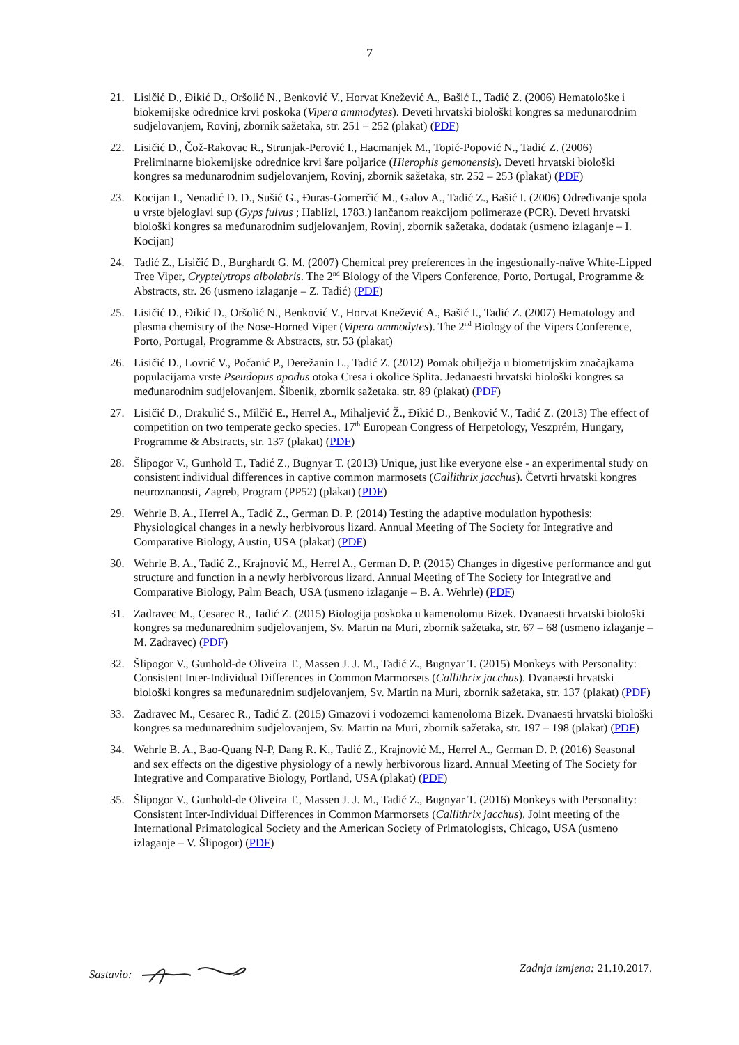7
21. Lisičić D., Đikić D., Oršolić N., Benković V., Horvat Knežević A., Bašić I., Tadić Z. (2006) Hematološke i biokemijske odrednice krvi poskoka (Vipera ammodytes). Deveti hrvatski biološki kongres sa međunarodnim sudjelovanjem, Rovinj, zbornik sažetaka, str. 251 – 252 (plakat) (PDF)
22. Lisičić D., Čož-Rakovac R., Strunjak-Perović I., Hacmanjek M., Topić-Popović N., Tadić Z. (2006) Preliminarne biokemijske odrednice krvi šare poljarice (Hierophis gemonensis). Deveti hrvatski biološki kongres sa međunarodnim sudjelovanjem, Rovinj, zbornik sažetaka, str. 252 – 253 (plakat) (PDF)
23. Kocijan I., Nenadić D. D., Sušić G., Đuras-Gomerčić M., Galov A., Tadić Z., Bašić I. (2006) Određivanje spola u vrste bjeloglavi sup (Gyps fulvus ; Hablizl, 1783.) lančanom reakcijom polimeraze (PCR). Deveti hrvatski biološki kongres sa međunarodnim sudjelovanjem, Rovinj, zbornik sažetaka, dodatak (usmeno izlaganje – I. Kocijan)
24. Tadić Z., Lisičić D., Burghardt G. M. (2007) Chemical prey preferences in the ingestionally-naïve White-Lipped Tree Viper, Cryptelytrops albolabris. The 2<sup>nd</sup> Biology of the Vipers Conference, Porto, Portugal, Programme & Abstracts, str. 26 (usmeno izlaganje – Z. Tadić) (PDF)
25. Lisičić D., Đikić D., Oršolić N., Benković V., Horvat Knežević A., Bašić I., Tadić Z. (2007) Hematology and plasma chemistry of the Nose-Horned Viper (Vipera ammodytes). The 2<sup>nd</sup> Biology of the Vipers Conference, Porto, Portugal, Programme & Abstracts, str. 53 (plakat)
26. Lisičić D., Lovrić V., Počanić P., Derežanin L., Tadić Z. (2012) Pomak obilježja u biometrijskim značajkama populacijama vrste Pseudopus apodus otoka Cresa i okolice Splita. Jedanaesti hrvatski biološki kongres sa međunarodnim sudjelovanjem. Šibenik, zbornik sažetaka. str. 89 (plakat) (PDF)
27. Lisičić D., Drakulić S., Milčić E., Herrel A., Mihaljević Ž., Đikić D., Benković V., Tadić Z. (2013) The effect of competition on two temperate gecko species. 17<sup>th</sup> European Congress of Herpetology, Veszprém, Hungary, Programme & Abstracts, str. 137 (plakat) (PDF)
28. Šlipogor V., Gunhold T., Tadić Z., Bugnyar T. (2013) Unique, just like everyone else - an experimental study on consistent individual differences in captive common marmosets (Callithrix jacchus). Četvrti hrvatski kongres neuroznanosti, Zagreb, Program (PP52) (plakat) (PDF)
29. Wehrle B. A., Herrel A., Tadić Z., German D. P. (2014) Testing the adaptive modulation hypothesis: Physiological changes in a newly herbivorous lizard. Annual Meeting of The Society for Integrative and Comparative Biology, Austin, USA (plakat) (PDF)
30. Wehrle B. A., Tadić Z., Krajnović M., Herrel A., German D. P. (2015) Changes in digestive performance and gut structure and function in a newly herbivorous lizard. Annual Meeting of The Society for Integrative and Comparative Biology, Palm Beach, USA (usmeno izlaganje – B. A. Wehrle) (PDF)
31. Zadravec M., Cesarec R., Tadić Z. (2015) Biologija poskoka u kamenolomu Bizek. Dvanaesti hrvatski biološki kongres sa međunarednim sudjelovanjem, Sv. Martin na Muri, zbornik sažetaka, str. 67 – 68 (usmeno izlaganje – M. Zadravec) (PDF)
32. Šlipogor V., Gunhold-de Oliveira T., Massen J. J. M., Tadić Z., Bugnyar T. (2015) Monkeys with Personality: Consistent Inter-Individual Differences in Common Marmorsets (Callithrix jacchus). Dvanaesti hrvatski biološki kongres sa međunarednim sudjelovanjem, Sv. Martin na Muri, zbornik sažetaka, str. 137 (plakat) (PDF)
33. Zadravec M., Cesarec R., Tadić Z. (2015) Gmazovi i vodozemci kamenoloma Bizek. Dvanaesti hrvatski biološki kongres sa međunarednim sudjelovanjem, Sv. Martin na Muri, zbornik sažetaka, str. 197 – 198 (plakat) (PDF)
34. Wehrle B. A., Bao-Quang N-P, Dang R. K., Tadić Z., Krajnović M., Herrel A., German D. P. (2016) Seasonal and sex effects on the digestive physiology of a newly herbivorous lizard. Annual Meeting of The Society for Integrative and Comparative Biology, Portland, USA (plakat) (PDF)
35. Šlipogor V., Gunhold-de Oliveira T., Massen J. J. M., Tadić Z., Bugnyar T. (2016) Monkeys with Personality: Consistent Inter-Individual Differences in Common Marmorsets (Callithrix jacchus). Joint meeting of the International Primatological Society and the American Society of Primatologists, Chicago, USA (usmeno izlaganje – V. Šlipogor) (PDF)
Sastavio: Zadnja izmjena: 21.10.2017.